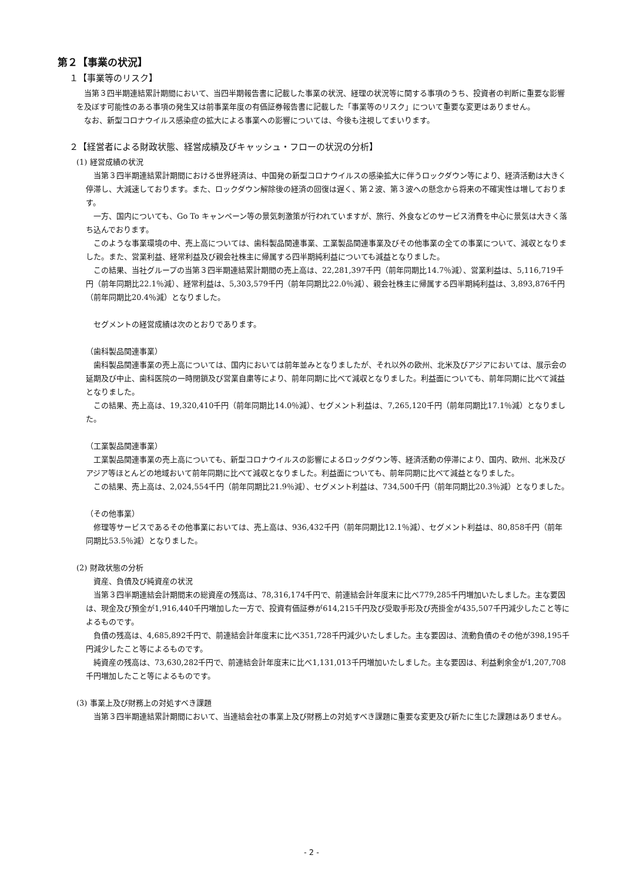第２【事業の状況】
１【事業等のリスク】
当第３四半期連結累計期間において、当四半期報告書に記載した事業の状況、経理の状況等に関する事項のうち、投資者の判断に重要な影響を及ぼす可能性のある事項の発生又は前事業年度の有価証券報告書に記載した「事業等のリスク」について重要な変更はありません。
なお、新型コロナウイルス感染症の拡大による事業への影響については、今後も注視してまいります。
２【経営者による財政状態、経営成績及びキャッシュ・フローの状況の分析】
(1) 経営成績の状況
当第３四半期連結累計期間における世界経済は、中国発の新型コロナウイルスの感染拡大に伴うロックダウン等により、経済活動は大きく停滞し、大減速しております。また、ロックダウン解除後の経済の回復は遅く、第２波、第３波への懸念から将来の不確実性は増しております。
一方、国内についても、Go To キャンペーン等の景気刺激策が行われていますが、旅行、外食などのサービス消費を中心に景気は大きく落ち込んでおります。
このような事業環境の中、売上高については、歯科製品関連事業、工業製品関連事業及びその他事業の全ての事業について、減収となりました。また、営業利益、経常利益及び親会社株主に帰属する四半期純利益についても減益となりました。
この結果、当社グループの当第３四半期連結累計期間の売上高は、22,281,397千円（前年同期比14.7％減）、営業利益は、5,116,719千円（前年同期比22.1％減）、経常利益は、5,303,579千円（前年同期比22.0％減）、親会社株主に帰属する四半期純利益は、3,893,876千円（前年同期比20.4％減）となりました。
セグメントの経営成績は次のとおりであります。
（歯科製品関連事業）
歯科製品関連事業の売上高については、国内においては前年並みとなりましたが、それ以外の欧州、北米及びアジアにおいては、展示会の延期及び中止、歯科医院の一時閉鎖及び営業自粛等により、前年同期に比べて減収となりました。利益面についても、前年同期に比べて減益となりました。
この結果、売上高は、19,320,410千円（前年同期比14.0％減）、セグメント利益は、7,265,120千円（前年同期比17.1％減）となりました。
（工業製品関連事業）
工業製品関連事業の売上高についても、新型コロナウイルスの影響によるロックダウン等、経済活動の停滞により、国内、欧州、北米及びアジア等ほとんどの地域おいて前年同期に比べて減収となりました。利益面についても、前年同期に比べて減益となりました。
この結果、売上高は、2,024,554千円（前年同期比21.9％減）、セグメント利益は、734,500千円（前年同期比20.3％減）となりました。
（その他事業）
修理等サービスであるその他事業においては、売上高は、936,432千円（前年同期比12.1％減）、セグメント利益は、80,858千円（前年同期比53.5％減）となりました。
(2) 財政状態の分析
資産、負債及び純資産の状況
当第３四半期連結会計期間末の総資産の残高は、78,316,174千円で、前連結会計年度末に比べ779,285千円増加いたしました。主な要因は、現金及び預金が1,916,440千円増加した一方で、投資有価証券が614,215千円及び受取手形及び売掛金が435,507千円減少したこと等によるものです。
負債の残高は、4,685,892千円で、前連結会計年度末に比べ351,728千円減少いたしました。主な要因は、流動負債のその他が398,195千円減少したこと等によるものです。
純資産の残高は、73,630,282千円で、前連結会計年度末に比べ1,131,013千円増加いたしました。主な要因は、利益剰余金が1,207,708千円増加したこと等によるものです。
(3) 事業上及び財務上の対処すべき課題
当第３四半期連結累計期間において、当連結会社の事業上及び財務上の対処すべき課題に重要な変更及び新たに生じた課題はありません。
- 2 -